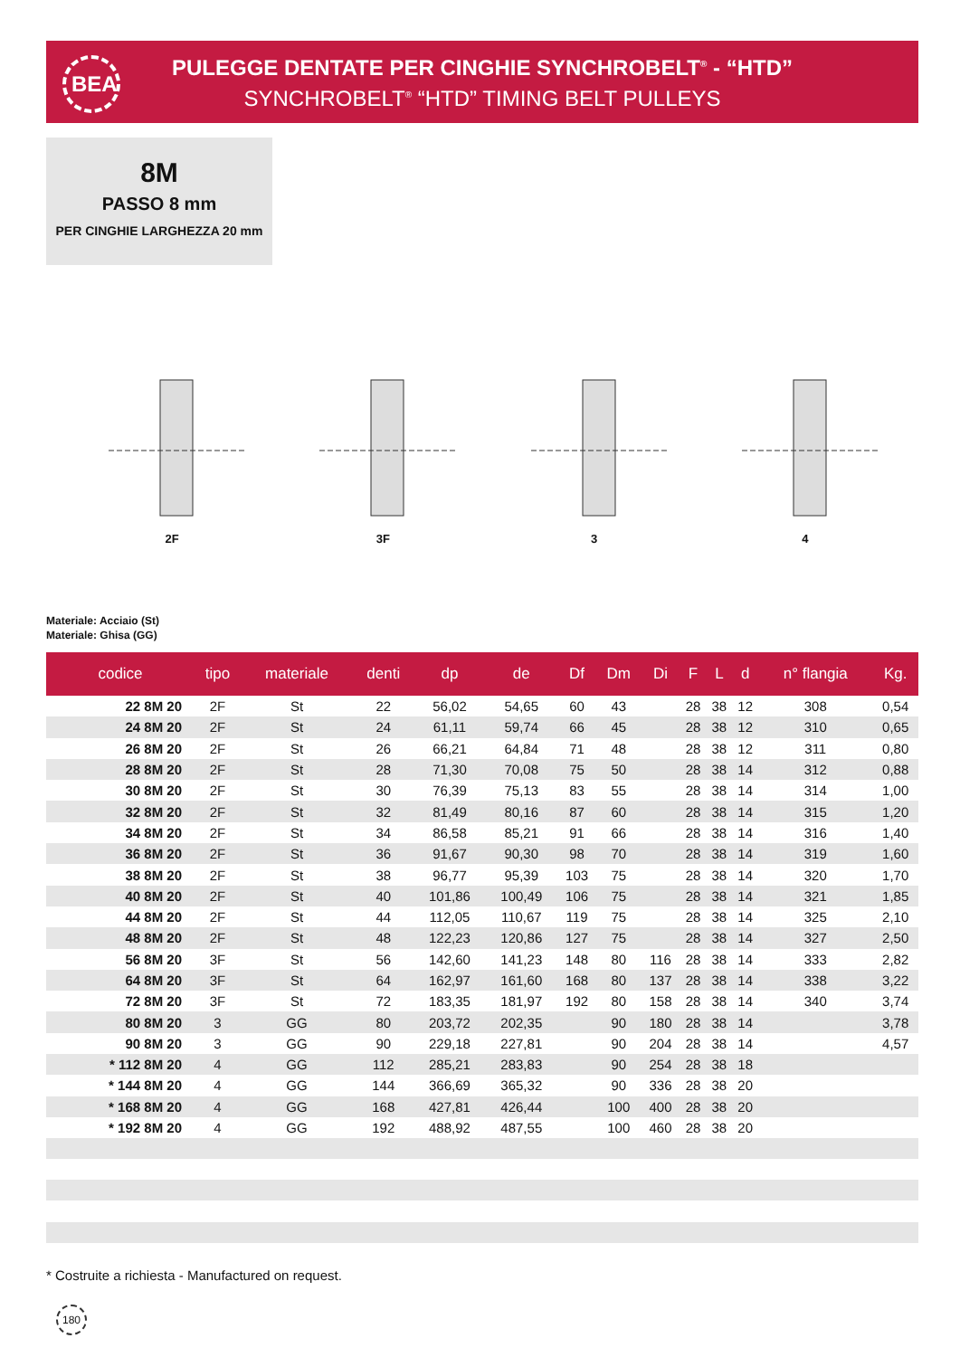BEA
PULEGGE DENTATE PER CINGHIE SYNCHROBELT<sup>®</sup> - “HTD”
SYNCHROBELT<sup>®</sup> “HTD” TIMING BELT PULLEYS
8M
PASSO 8 mm
PER CINGHIE LARGHEZZA 20 mm
2F 3F 3 4
Materiale: Acciaio (St)
Materiale: Ghisa (GG)
| codice | tipo | materiale | denti | dp | de | Df | Dm | Di | F | L | d | n° flangia | Kg. |
| --- | --- | --- | --- | --- | --- | --- | --- | --- | --- | --- | --- | --- | --- |
| 22 8M 20 | 2F | St | 22 | 56,02 | 54,65 | 60 | 43 | | 28 | 38 | 12 | 308 | 0,54 |
| 24 8M 20 | 2F | St | 24 | 61,11 | 59,74 | 66 | 45 | | 28 | 38 | 12 | 310 | 0,65 |
| 26 8M 20 | 2F | St | 26 | 66,21 | 64,84 | 71 | 48 | | 28 | 38 | 12 | 311 | 0,80 |
| 28 8M 20 | 2F | St | 28 | 71,30 | 70,08 | 75 | 50 | | 28 | 38 | 14 | 312 | 0,88 |
| 30 8M 20 | 2F | St | 30 | 76,39 | 75,13 | 83 | 55 | | 28 | 38 | 14 | 314 | 1,00 |
| 32 8M 20 | 2F | St | 32 | 81,49 | 80,16 | 87 | 60 | | 28 | 38 | 14 | 315 | 1,20 |
| 34 8M 20 | 2F | St | 34 | 86,58 | 85,21 | 91 | 66 | | 28 | 38 | 14 | 316 | 1,40 |
| 36 8M 20 | 2F | St | 36 | 91,67 | 90,30 | 98 | 70 | | 28 | 38 | 14 | 319 | 1,60 |
| 38 8M 20 | 2F | St | 38 | 96,77 | 95,39 | 103 | 75 | | 28 | 38 | 14 | 320 | 1,70 |
| 40 8M 20 | 2F | St | 40 | 101,86 | 100,49 | 106 | 75 | | 28 | 38 | 14 | 321 | 1,85 |
| 44 8M 20 | 2F | St | 44 | 112,05 | 110,67 | 119 | 75 | | 28 | 38 | 14 | 325 | 2,10 |
| 48 8M 20 | 2F | St | 48 | 122,23 | 120,86 | 127 | 75 | | 28 | 38 | 14 | 327 | 2,50 |
| 56 8M 20 | 3F | St | 56 | 142,60 | 141,23 | 148 | 80 | 116 | 28 | 38 | 14 | 333 | 2,82 |
| 64 8M 20 | 3F | St | 64 | 162,97 | 161,60 | 168 | 80 | 137 | 28 | 38 | 14 | 338 | 3,22 |
| 72 8M 20 | 3F | St | 72 | 183,35 | 181,97 | 192 | 80 | 158 | 28 | 38 | 14 | 340 | 3,74 |
| 80 8M 20 | 3 | GG | 80 | 203,72 | 202,35 | | 90 | 180 | 28 | 38 | 14 | | 3,78 |
| 90 8M 20 | 3 | GG | 90 | 229,18 | 227,81 | | 90 | 204 | 28 | 38 | 14 | | 4,57 |
| * 112 8M 20 | 4 | GG | 112 | 285,21 | 283,83 | | 90 | 254 | 28 | 38 | 18 | | |
| * 144 8M 20 | 4 | GG | 144 | 366,69 | 365,32 | | 90 | 336 | 28 | 38 | 20 | | |
| * 168 8M 20 | 4 | GG | 168 | 427,81 | 426,44 | | 100 | 400 | 28 | 38 | 20 | | |
| * 192 8M 20 | 4 | GG | 192 | 488,92 | 487,55 | | 100 | 460 | 28 | 38 | 20 | | |
* Costruite a richiesta - Manufactured on request.
180